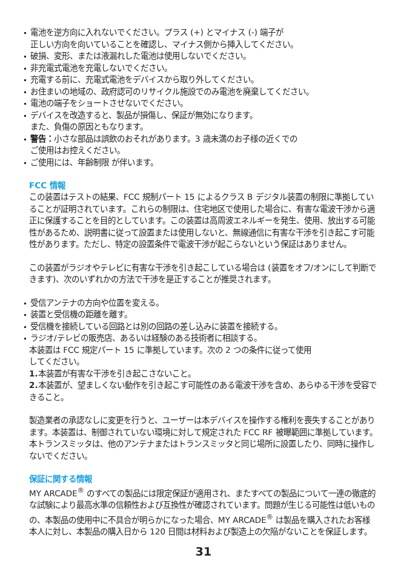電池を逆方向に入れないでください。プラス (+) とマイナス (-) 端子が
正しい方向を向いていることを確認し、マイナス側から挿入してください。
破損、変形、または液漏れした電池は使用しないでください。
非充電式電池を充電しないでください。
充電する前に、充電式電池をデバイスから取り外してください。
お住まいの地域の、政府認可のリサイクル施設でのみ電池を廃棄してください。
電池の端子をショートさせないでください。
デバイスを改造すると、製品が損傷し、保証が無効になります。
また、負傷の原因ともなります。
警告：小さな部品は誤飲のおそれがあります。3 歳未満のお子様の近くでの
ご使用はお控えください。
ご使用には、年齢制限 が伴います。
FCC 情報
この装置はテストの結果、FCC 規制パート 15 によるクラス B デジタル装置の制限に準拠していることが証明されています。これらの制限は、住宅地区で使用した場合に、有害な電波干渉から適正に保護することを目的としています。この装置は高周波エネルギーを発生、使用、放出する可能性があるため、説明書に従って設置または使用しないと、無線通信に有害な干渉を引き起こす可能性があります。ただし、特定の設置条件で電波干渉が起こらないという保証はありません。
この装置がラジオやテレビに有害な干渉を引き起こしている場合は (装置をオフ/オンにして判断できます)、次のいずれかの方法で干渉を是正することが推奨されます。
受信アンテナの方向や位置を変える。
装置と受信機の距離を離す。
受信機を接続している回路とは別の回路の差し込みに装置を接続する。
ラジオ/テレビの販売店、あるいは経験のある技術者に相談する。
本装置は FCC 規定パート 15 に準拠しています。次の 2 つの条件に従って使用
してください。
1. 本装置が有害な干渉を引き起こさないこと。
2. 本装置が、望ましくない動作を引き起こす可能性のある電波干渉を含め、あらゆる干渉を受容できること。
製造業者の承認なしに変更を行うと、ユーザーは本デバイスを操作する権利を喪失することがあります。本装置は、制御されていない環境に対して規定された FCC RF 被曝範囲に準拠しています。本トランスミッタは、他のアンテナまたはトランスミッタと同じ場所に設置したり、同時に操作しないでください。
保証に関する情報
MY ARCADE<sup>®</sup> のすべての製品には限定保証が適用され、またすべての製品について一連の徹底的な試験により最高水準の信頼性および互換性が確認されています。問題が生じる可能性は低いものの、本製品の使用中に不具合が明らかになった場合、MY ARCADE<sup>®</sup> は製品を購入されたお客様本人に対し、本製品の購入日から 120 日間は材料および製造上の欠陥がないことを保証します。
31